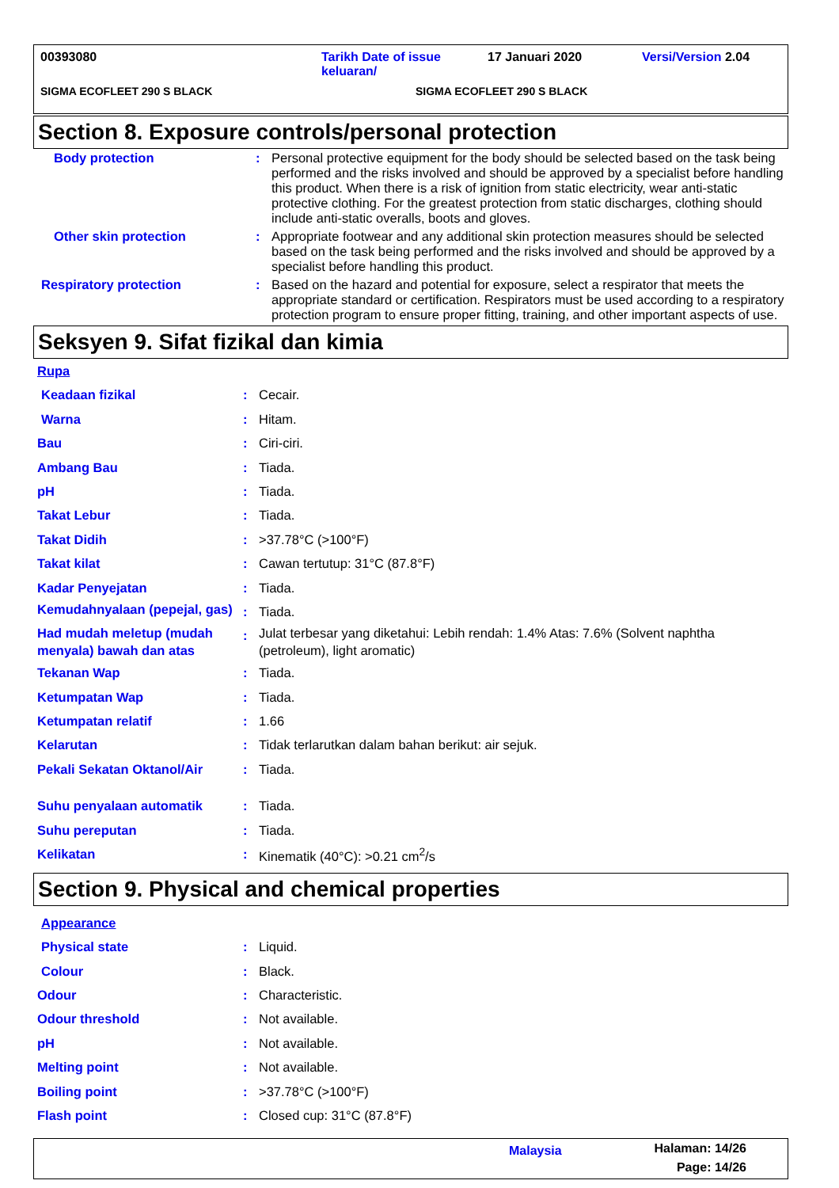00393080 Tarikh Date of issue keluaran/
17 Januari 2020 Versi/Version 2.04
SIGMA ECOFLEET 290 S BLACK SIGMA ECOFLEET 290 S BLACK
Section 8. Exposure controls/personal protection
| Body protection | : | Personal protective equipment for the body should be selected based on the task being performed and the risks involved and should be approved by a specialist before handling this product. When there is a risk of ignition from static electricity, wear anti-static protective clothing. For the greatest protection from static discharges, clothing should include anti-static overalls, boots and gloves. |
| Other skin protection | : | Appropriate footwear and any additional skin protection measures should be selected based on the task being performed and the risks involved and should be approved by a specialist before handling this product. |
| Respiratory protection | : | Based on the hazard and potential for exposure, select a respirator that meets the appropriate standard or certification. Respirators must be used according to a respiratory protection program to ensure proper fitting, training, and other important aspects of use. |
Seksyen 9. Sifat fizikal dan kimia
| Rupa | | |
| Keadaan fizikal | : | Cecair. |
| Warna | : | Hitam. |
| Bau | : | Ciri-ciri. |
| Ambang Bau | : | Tiada. |
| pH | : | Tiada. |
| Takat Lebur | : | Tiada. |
| Takat Didih | : | >37.78°C (>100°F) |
| Takat kilat | : | Cawan tertutup: 31°C (87.8°F) |
| Kadar Penyejatan | : | Tiada. |
| Kemudahnyalaan (pepejal, gas) | : | Tiada. |
| Had mudah meletup (mudah menyala) bawah dan atas | : | Julat terbesar yang diketahui: Lebih rendah: 1.4% Atas: 7.6% (Solvent naphtha (petroleum), light aromatic) |
| Tekanan Wap | : | Tiada. |
| Ketumpatan Wap | : | Tiada. |
| Ketumpatan relatif | : | 1.66 |
| Kelarutan | : | Tidak terlarutkan dalam bahan berikut: air sejuk. |
| Pekali Sekatan Oktanol/Air | : | Tiada. |
| Suhu penyalaan automatik | : | Tiada. |
| Suhu pereputan | : | Tiada. |
| Kelikatan | : | Kinematik (40°C): >0.21 cm<sup>2</sup>/s |
Section 9. Physical and chemical properties
| Appearance | | |
| Physical state | : | Liquid. |
| Colour | : | Black. |
| Odour | : | Characteristic. |
| Odour threshold | : | Not available. |
| pH | : | Not available. |
| Melting point | : | Not available. |
| Boiling point | : | >37.78°C (>100°F) |
| Flash point | : | Closed cup: 31°C (87.8°F) |
Malaysia
Halaman: 14/26
Page: 14/26